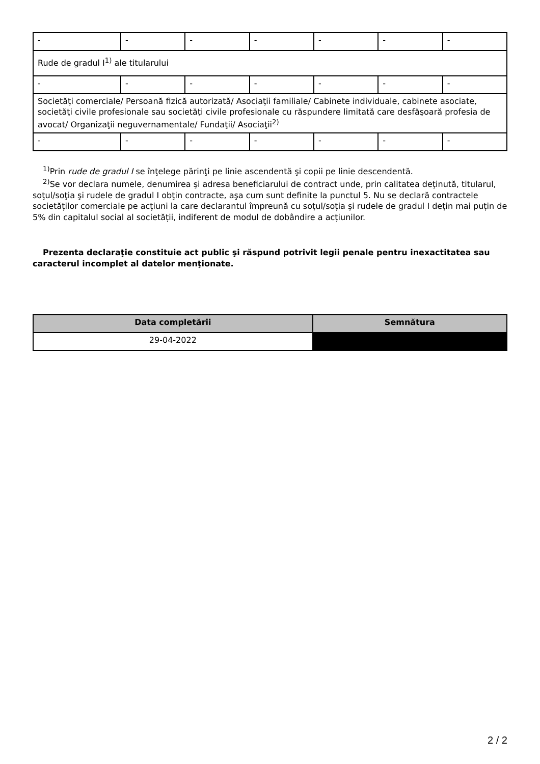| - | - | - | - | - | - | - |
| Rude de gradul I<sup>1)</sup> ale titularului | | | | | | |
| - | - | - | - | - | - | - |
| Societăţi comerciale/ Persoană fizică autorizată/ Asociaţii familiale/ Cabinete individuale, cabinete asociate, societăţi civile profesionale sau societăţi civile profesionale cu răspundere limitată care desfăşoară profesia de avocat/ Organizaţii neguvernamentale/ Fundaţii/ Asociaţii<sup>2)</sup> | | | | | | |
| - | - | - | - | - | - | - |
<sup>1)</sup> Prin rude de gradul I se înţelege părinţi pe linie ascendentă şi copii pe linie descendentă.
<sup>2)</sup> Se vor declara numele, denumirea şi adresa beneficiarului de contract unde, prin calitatea deţinută, titularul, soţul/soţia şi rudele de gradul I obţin contracte, aşa cum sunt definite la punctul 5. Nu se declară contractele societăților comerciale pe acțiuni la care declarantul împreună cu soțul/soția și rudele de gradul I dețin mai puțin de 5% din capitalul social al societății, indiferent de modul de dobândire a acțiunilor.
Prezenta declaraţie constituie act public şi răspund potrivit legii penale pentru inexactitatea sau caracterul incomplet al datelor menţionate.
| Data completării | Semnătura |
| --- | --- |
| 29-04-2022 | |
2 / 2